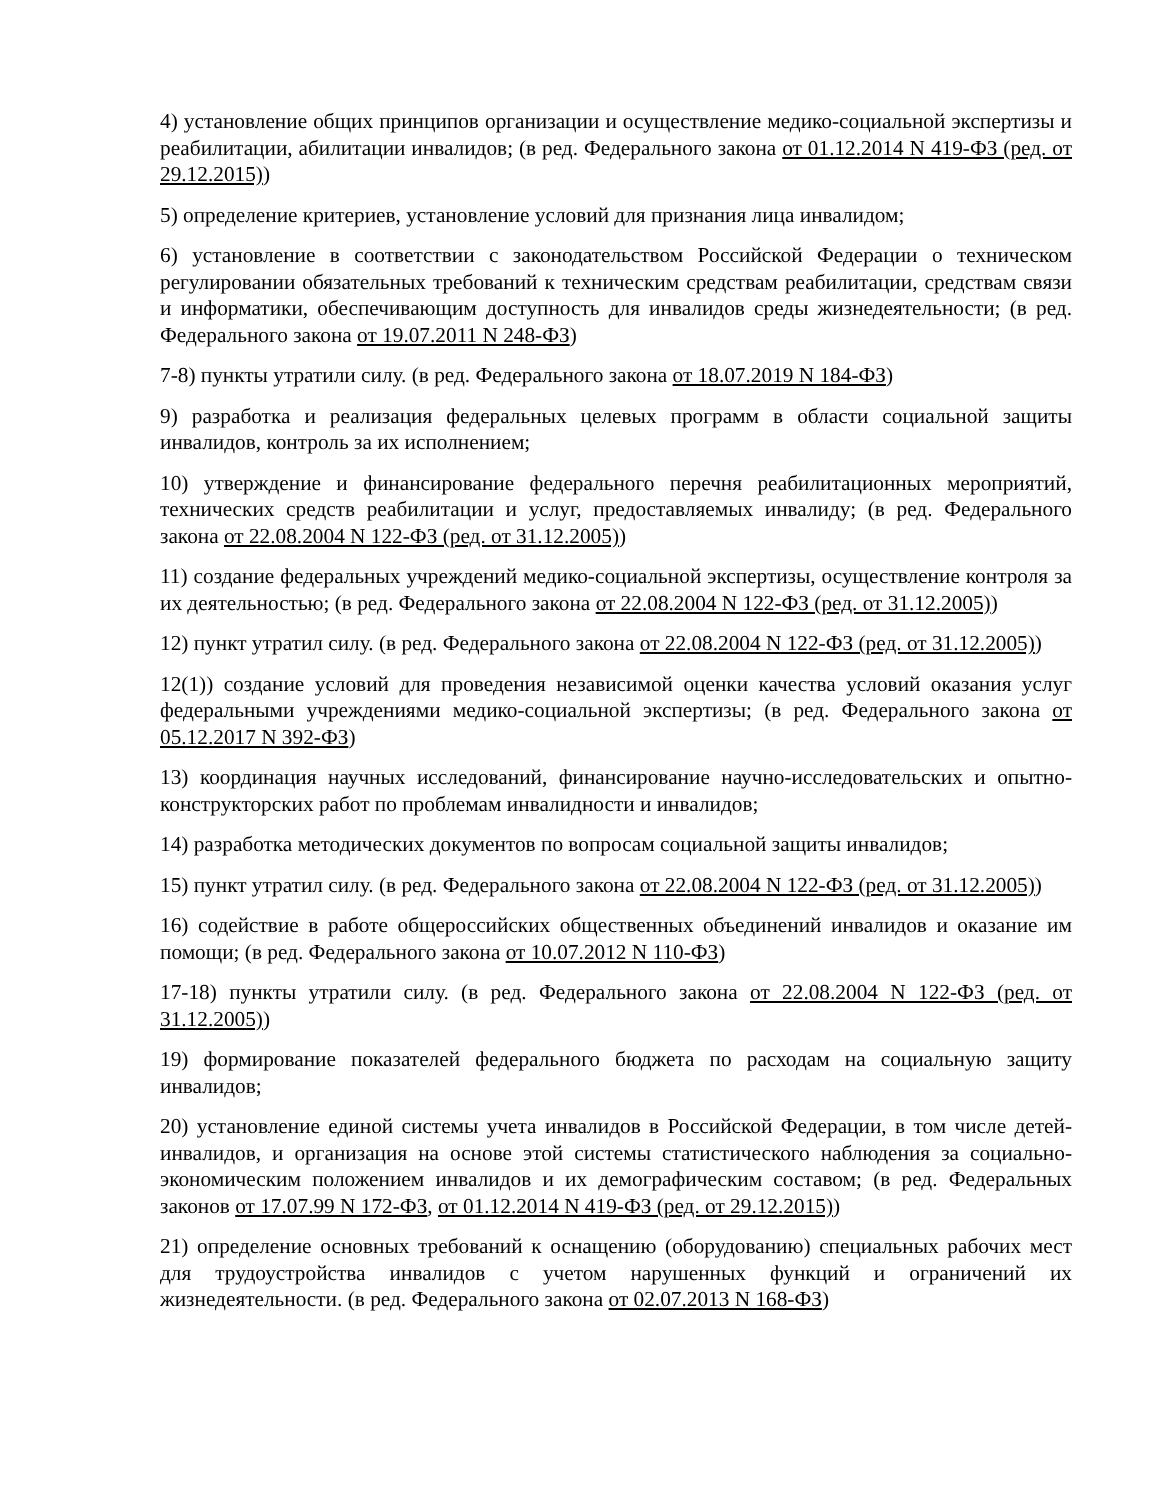4) установление общих принципов организации и осуществление медико-социальной экспертизы и реабилитации, абилитации инвалидов; (в ред. Федерального закона от 01.12.2014 N 419-ФЗ (ред. от 29.12.2015))
5) определение критериев, установление условий для признания лица инвалидом;
6) установление в соответствии с законодательством Российской Федерации о техническом регулировании обязательных требований к техническим средствам реабилитации, средствам связи и информатики, обеспечивающим доступность для инвалидов среды жизнедеятельности; (в ред. Федерального закона от 19.07.2011 N 248-ФЗ)
7-8) пункты утратили силу. (в ред. Федерального закона от 18.07.2019 N 184-ФЗ)
9) разработка и реализация федеральных целевых программ в области социальной защиты инвалидов, контроль за их исполнением;
10) утверждение и финансирование федерального перечня реабилитационных мероприятий, технических средств реабилитации и услуг, предоставляемых инвалиду; (в ред. Федерального закона от 22.08.2004 N 122-ФЗ (ред. от 31.12.2005))
11) создание федеральных учреждений медико-социальной экспертизы, осуществление контроля за их деятельностью; (в ред. Федерального закона от 22.08.2004 N 122-ФЗ (ред. от 31.12.2005))
12) пункт утратил силу. (в ред. Федерального закона от 22.08.2004 N 122-ФЗ (ред. от 31.12.2005))
12(1)) создание условий для проведения независимой оценки качества условий оказания услуг федеральными учреждениями медико-социальной экспертизы; (в ред. Федерального закона от 05.12.2017 N 392-ФЗ)
13) координация научных исследований, финансирование научно-исследовательских и опытно-конструкторских работ по проблемам инвалидности и инвалидов;
14) разработка методических документов по вопросам социальной защиты инвалидов;
15) пункт утратил силу. (в ред. Федерального закона от 22.08.2004 N 122-ФЗ (ред. от 31.12.2005))
16) содействие в работе общероссийских общественных объединений инвалидов и оказание им помощи; (в ред. Федерального закона от 10.07.2012 N 110-ФЗ)
17-18) пункты утратили силу. (в ред. Федерального закона от 22.08.2004 N 122-ФЗ (ред. от 31.12.2005))
19) формирование показателей федерального бюджета по расходам на социальную защиту инвалидов;
20) установление единой системы учета инвалидов в Российской Федерации, в том числе детей-инвалидов, и организация на основе этой системы статистического наблюдения за социально-экономическим положением инвалидов и их демографическим составом; (в ред. Федеральных законов от 17.07.99 N 172-ФЗ, от 01.12.2014 N 419-ФЗ (ред. от 29.12.2015))
21) определение основных требований к оснащению (оборудованию) специальных рабочих мест для трудоустройства инвалидов с учетом нарушенных функций и ограничений их жизнедеятельности. (в ред. Федерального закона от 02.07.2013 N 168-ФЗ)